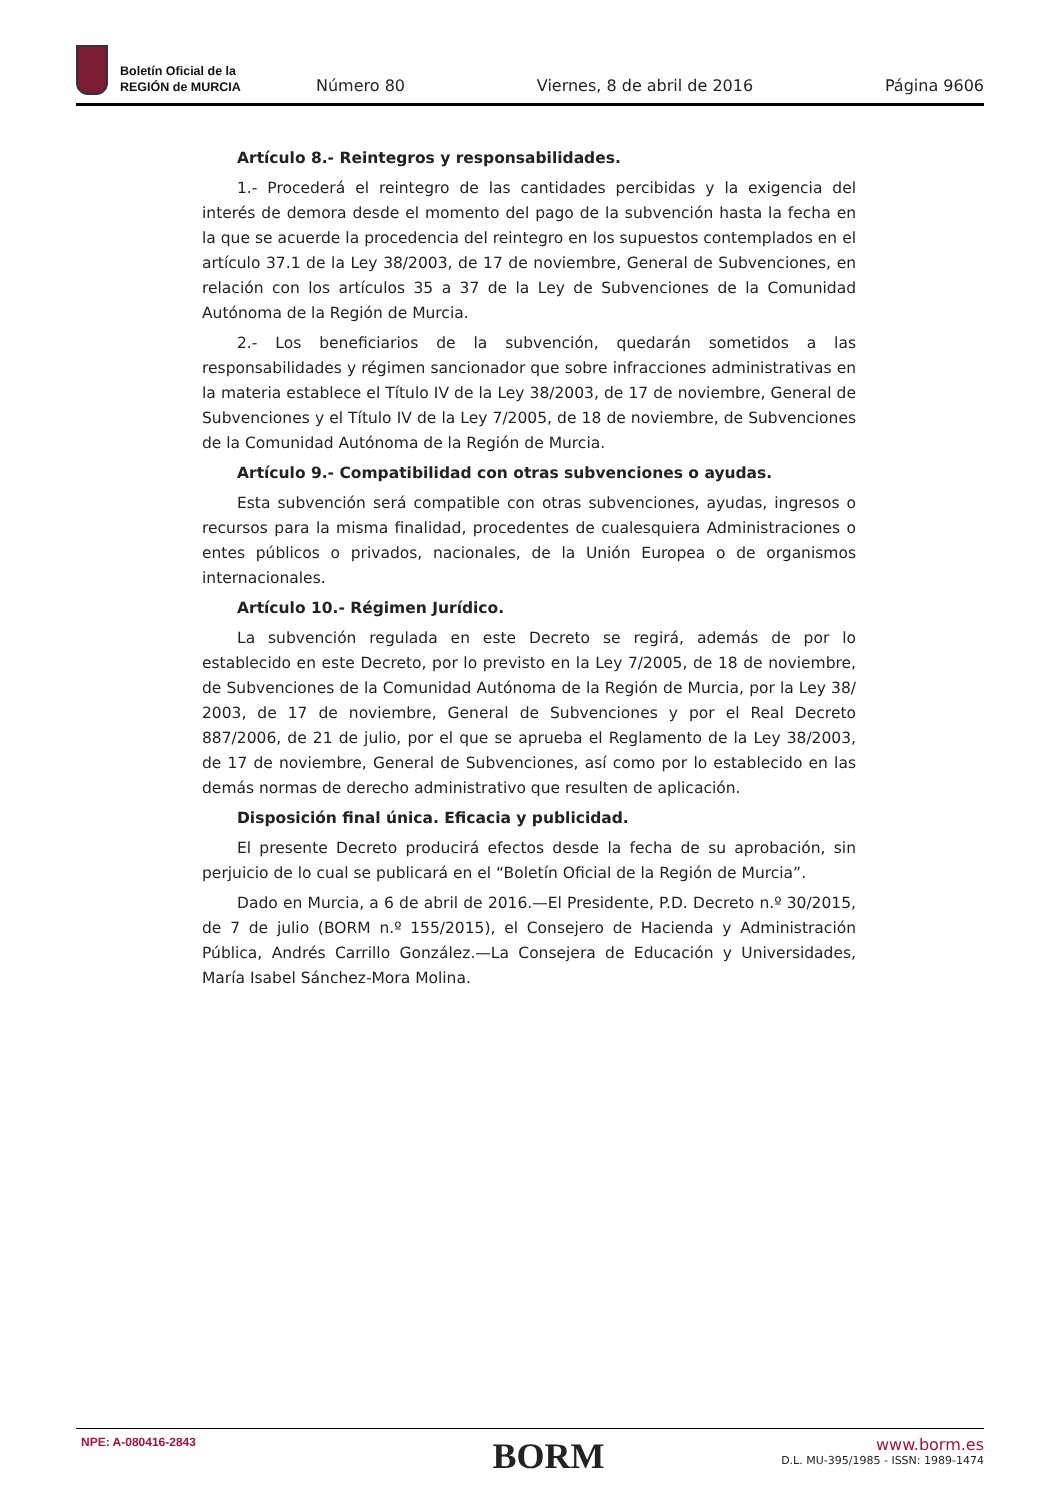Boletín Oficial de la
REGIÓN de MURCIA
Número 80 Viernes, 8 de abril de 2016 Página 9606
Artículo 8.- Reintegros y responsabilidades.
1.- Procederá el reintegro de las cantidades percibidas y la exigencia del interés de demora desde el momento del pago de la subvención hasta la fecha en la que se acuerde la procedencia del reintegro en los supuestos contemplados en el artículo 37.1 de la Ley 38/2003, de 17 de noviembre, General de Subvenciones, en relación con los artículos 35 a 37 de la Ley de Subvenciones de la Comunidad Autónoma de la Región de Murcia.
2.- Los beneficiarios de la subvención, quedarán sometidos a las responsabilidades y régimen sancionador que sobre infracciones administrativas en la materia establece el Título IV de la Ley 38/2003, de 17 de noviembre, General de Subvenciones y el Título IV de la Ley 7/2005, de 18 de noviembre, de Subvenciones de la Comunidad Autónoma de la Región de Murcia.
Artículo 9.- Compatibilidad con otras subvenciones o ayudas.
Esta subvención será compatible con otras subvenciones, ayudas, ingresos o recursos para la misma finalidad, procedentes de cualesquiera Administraciones o entes públicos o privados, nacionales, de la Unión Europea o de organismos internacionales.
Artículo 10.- Régimen Jurídico.
La subvención regulada en este Decreto se regirá, además de por lo establecido en este Decreto, por lo previsto en la Ley 7/2005, de 18 de noviembre, de Subvenciones de la Comunidad Autónoma de la Región de Murcia, por la Ley 38/ 2003, de 17 de noviembre, General de Subvenciones y por el Real Decreto 887/2006, de 21 de julio, por el que se aprueba el Reglamento de la Ley 38/2003, de 17 de noviembre, General de Subvenciones, así como por lo establecido en las demás normas de derecho administrativo que resulten de aplicación.
Disposición final única. Eficacia y publicidad.
El presente Decreto producirá efectos desde la fecha de su aprobación, sin perjuicio de lo cual se publicará en el “Boletín Oficial de la Región de Murcia”.
Dado en Murcia, a 6 de abril de 2016.—El Presidente, P.D. Decreto n.º 30/2015, de 7 de julio (BORM n.º 155/2015), el Consejero de Hacienda y Administración Pública, Andrés Carrillo González.—La Consejera de Educación y Universidades, María Isabel Sánchez-Mora Molina.
NPE: A-080416-2843
BORM
www.borm.es
D.L. MU-395/1985 - ISSN: 1989-1474